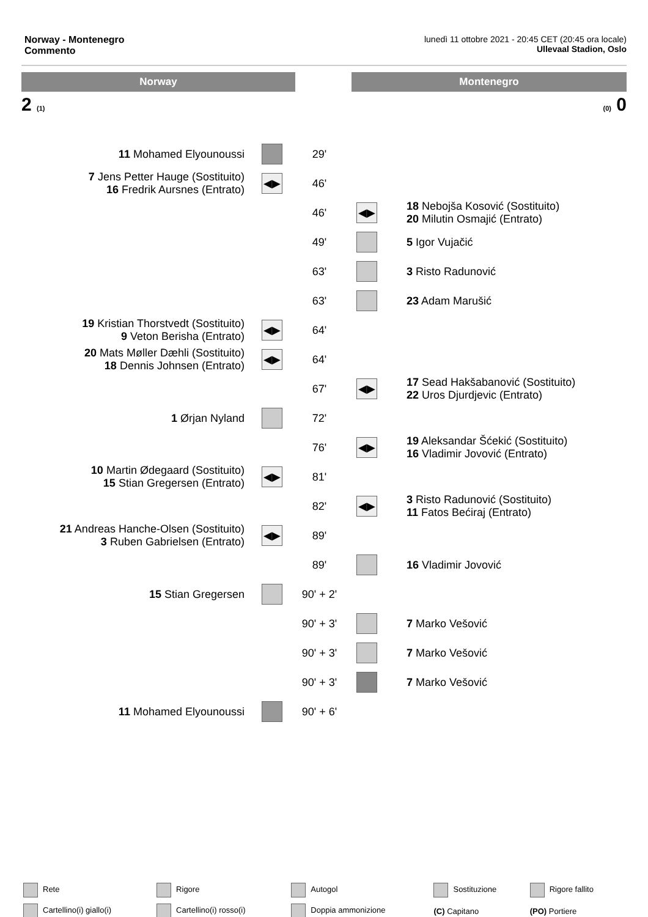Norway - Montenegro
Commento
lunedì 11 ottobre 2021 - 20:45 CET (20:45 ora locale)
Ullevaal Stadion, Oslo
Norway Montenegro
2 (1) (0) 0
| 11 Mohamed Elyounoussi | | 29' | | |
| 7 Jens Petter Hauge (Sostituito) 16 Fredrik Aursnes (Entrato) | ◀▶ | 46' | | |
| | | 46' | ◀▶ | 18 Nebojša Kosović (Sostituito) 20 Milutin Osmajić (Entrato) |
| | | 49' | | 5 Igor Vujačić |
| | | 63' | | 3 Risto Radunović |
| | | 63' | | 23 Adam Marušić |
| 19 Kristian Thorstvedt (Sostituito) 9 Veton Berisha (Entrato) | ◀▶ | 64' | | |
| 20 Mats Møller Dæhli (Sostituito) 18 Dennis Johnsen (Entrato) | ◀▶ | 64' | | |
| | | 67' | ◀▶ | 17 Sead Hakšabanović (Sostituito) 22 Uros Djurdjevic (Entrato) |
| 1 Ørjan Nyland | | 72' | | |
| | | 76' | ◀▶ | 19 Aleksandar Šćekić (Sostituito) 16 Vladimir Jovović (Entrato) |
| 10 Martin Ødegaard (Sostituito) 15 Stian Gregersen (Entrato) | ◀▶ | 81' | | |
| | | 82' | ◀▶ | 3 Risto Radunović (Sostituito) 11 Fatos Bećiraj (Entrato) |
| 21 Andreas Hanche-Olsen (Sostituito) 3 Ruben Gabrielsen (Entrato) | ◀▶ | 89' | | |
| | | 89' | | 16 Vladimir Jovović |
| 15 Stian Gregersen | | 90' + 2' | | |
| | | 90' + 3' | | 7 Marko Vešović |
| | | 90' + 3' | | 7 Marko Vešović |
| | | 90' + 3' | | 7 Marko Vešović |
| 11 Mohamed Elyounoussi | | 90' + 6' | | |
| Rete | Rigore | Autogol | Sostituzione | Rigore fallito |
| Cartellino(i) giallo(i) | Cartellino(i) rosso(i) | Doppia ammonizione | (C) Capitano | (PO) Portiere |